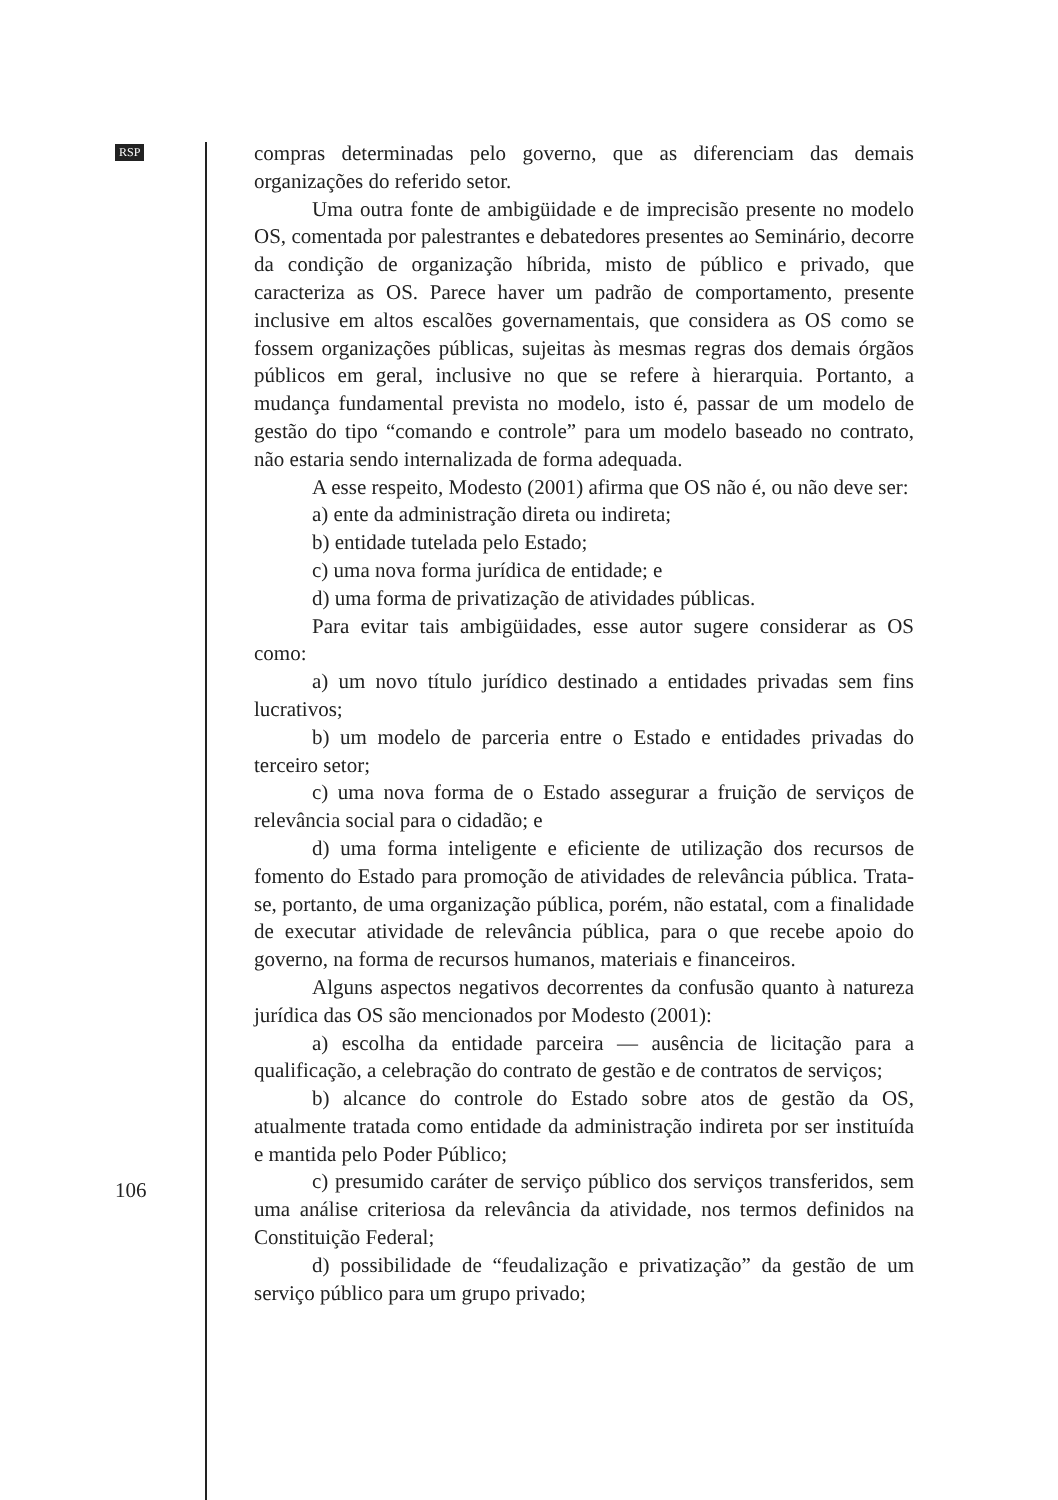RSP
compras determinadas pelo governo, que as diferenciam das demais organizações do referido setor.
Uma outra fonte de ambigüidade e de imprecisão presente no modelo OS, comentada por palestrantes e debatedores presentes ao Seminário, decorre da condição de organização híbrida, misto de público e privado, que caracteriza as OS. Parece haver um padrão de comportamento, presente inclusive em altos escalões governamentais, que considera as OS como se fossem organizações públicas, sujeitas às mesmas regras dos demais órgãos públicos em geral, inclusive no que se refere à hierarquia. Portanto, a mudança fundamental prevista no modelo, isto é, passar de um modelo de gestão do tipo “comando e controle” para um modelo baseado no contrato, não estaria sendo internalizada de forma adequada.
A esse respeito, Modesto (2001) afirma que OS não é, ou não deve ser:
a) ente da administração direta ou indireta;
b) entidade tutelada pelo Estado;
c) uma nova forma jurídica de entidade; e
d) uma forma de privatização de atividades públicas.
Para evitar tais ambigüidades, esse autor sugere considerar as OS como:
a) um novo título jurídico destinado a entidades privadas sem fins lucrativos;
b) um modelo de parceria entre o Estado e entidades privadas do terceiro setor;
c) uma nova forma de o Estado assegurar a fruição de serviços de relevância social para o cidadão; e
d) uma forma inteligente e eficiente de utilização dos recursos de fomento do Estado para promoção de atividades de relevância pública. Trata-se, portanto, de uma organização pública, porém, não estatal, com a finalidade de executar atividade de relevância pública, para o que recebe apoio do governo, na forma de recursos humanos, materiais e financeiros.
Alguns aspectos negativos decorrentes da confusão quanto à natureza jurídica das OS são mencionados por Modesto (2001):
a) escolha da entidade parceira — ausência de licitação para a qualificação, a celebração do contrato de gestão e de contratos de serviços;
b) alcance do controle do Estado sobre atos de gestão da OS, atualmente tratada como entidade da administração indireta por ser instituída e mantida pelo Poder Público;
c) presumido caráter de serviço público dos serviços transferidos, sem uma análise criteriosa da relevância da atividade, nos termos definidos na Constituição Federal;
d) possibilidade de “feudalização e privatização” da gestão de um serviço público para um grupo privado;
106